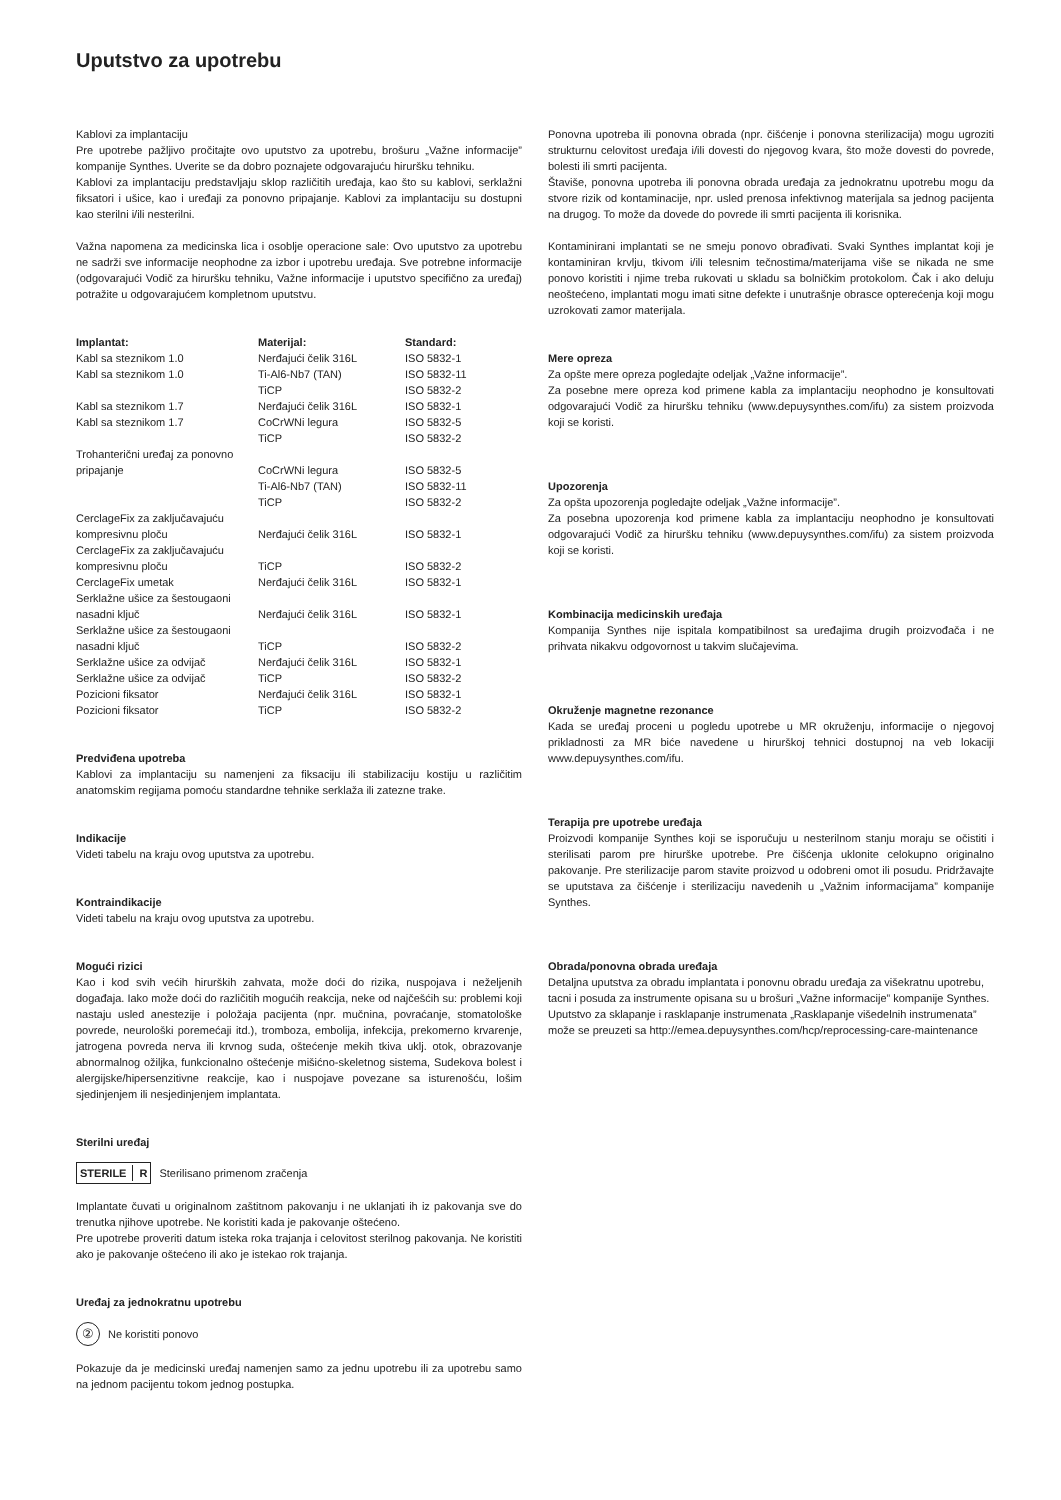Uputstvo za upotrebu
Kablovi za implantaciju
Pre upotrebe pažljivo pročitajte ovo uputstvo za upotrebu, brošuru „Važne informacije” kompanije Synthes. Uverite se da dobro poznajete odgovarajuću hiruršku tehniku.
Kablovi za implantaciju predstavljaju sklop različitih uređaja, kao što su kablovi, serklažni fiksatori i ušice, kao i uređaji za ponovno pripajanje. Kablovi za implantaciju su dostupni kao sterilni i/ili nesterilni.
Važna napomena za medicinska lica i osoblje operacione sale: Ovo uputstvo za upotrebu ne sadrži sve informacije neophodne za izbor i upotrebu uređaja. Sve potrebne informacije (odgovarajući Vodič za hiruršku tehniku, Važne informacije i uputstvo specifično za uređaj) potražite u odgovarajućem kompletnom uputstvu.
| Implantat: | Materijal: | Standard: |
| --- | --- | --- |
| Kabl sa steznikom 1.0 | Nerđajući čelik 316L | ISO 5832-1 |
| Kabl sa steznikom 1.0 | Ti-Al6-Nb7 (TAN) | ISO 5832-11 |
| | TiCP | ISO 5832-2 |
| Kabl sa steznikom 1.7 | Nerđajući čelik 316L | ISO 5832-1 |
| Kabl sa steznikom 1.7 | CoCrWNi legura | ISO 5832-5 |
| | TiCP | ISO 5832-2 |
| Trohanterični uređaj za ponovno pripajanje | CoCrWNi legura | ISO 5832-5 |
| | Ti-Al6-Nb7 (TAN) | ISO 5832-11 |
| | TiCP | ISO 5832-2 |
| CerclageFix za zaključavajuću kompresivnu ploču | Nerđajući čelik 316L | ISO 5832-1 |
| CerclageFix za zaključavajuću kompresivnu ploču | TiCP | ISO 5832-2 |
| CerclageFix umetak | Nerđajući čelik 316L | ISO 5832-1 |
| Serklažne ušice za šestougaoni nasadni ključ | Nerđajući čelik 316L | ISO 5832-1 |
| Serklažne ušice za šestougaoni nasadni ključ | TiCP | ISO 5832-2 |
| Serklažne ušice za odvijač | Nerđajući čelik 316L | ISO 5832-1 |
| Serklažne ušice za odvijač | TiCP | ISO 5832-2 |
| Pozicioni fiksator | Nerđajući čelik 316L | ISO 5832-1 |
| Pozicioni fiksator | TiCP | ISO 5832-2 |
Predviđena upotreba
Kablovi za implantaciju su namenjeni za fiksaciju ili stabilizaciju kostiju u različitim anatomskim regijama pomoću standardne tehnike serklaža ili zatezne trake.
Indikacije
Videti tabelu na kraju ovog uputstva za upotrebu.
Kontraindikacije
Videti tabelu na kraju ovog uputstva za upotrebu.
Mogući rizici
Kao i kod svih većih hirurških zahvata, može doći do rizika, nuspojava i neželjenih događaja. Iako može doći do različitih mogućih reakcija, neke od najčešćih su: problemi koji nastaju usled anestezije i položaja pacijenta (npr. mučnina, povraćanje, stomatološke povrede, neurološki poremećaji itd.), tromboza, embolija, infekcija, prekomerno krvarenje, jatrogena povreda nerva ili krvnog suda, oštećenje mekih tkiva uklj. otok, obrazovanje abnormalnog ožiljka, funkcionalno oštećenje mišićno-skeletnog sistema, Sudekova bolest i alergijske/hipersenzitivne reakcije, kao i nuspojave povezane sa isturenošću, lošim sjedinjenjem ili nesjedinjenjem implantata.
Sterilni uređaj
STERILE R Sterilisano primenom zračenja
Implantate čuvati u originalnom zaštitnom pakovanju i ne uklanjati ih iz pakovanja sve do trenutka njihove upotrebe. Ne koristiti kada je pakovanje oštećeno.
Pre upotrebe proveriti datum isteka roka trajanja i celovitost sterilnog pakovanja. Ne koristiti ako je pakovanje oštećeno ili ako je istekao rok trajanja.
Uređaj za jednokratnu upotrebu
②
Ne koristiti ponovo
Pokazuje da je medicinski uređaj namenjen samo za jednu upotrebu ili za upotrebu samo na jednom pacijentu tokom jednog postupka.
Ponovna upotreba ili ponovna obrada (npr. čišćenje i ponovna sterilizacija) mogu ugroziti strukturnu celovitost uređaja i/ili dovesti do njegovog kvara, što može dovesti do povrede, bolesti ili smrti pacijenta.
Štaviše, ponovna upotreba ili ponovna obrada uređaja za jednokratnu upotrebu mogu da stvore rizik od kontaminacije, npr. usled prenosa infektivnog materijala sa jednog pacijenta na drugog. To može da dovede do povrede ili smrti pacijenta ili korisnika.
Kontaminirani implantati se ne smeju ponovo obrađivati. Svaki Synthes implantat koji je kontaminiran krvlju, tkivom i/ili telesnim tečnostima/materijama više se nikada ne sme ponovo koristiti i njime treba rukovati u skladu sa bolničkim protokolom. Čak i ako deluju neoštećeno, implantati mogu imati sitne defekte i unutrašnje obrasce opterećenja koji mogu uzrokovati zamor materijala.
Mere opreza
Za opšte mere opreza pogledajte odeljak „Važne informacije”.
Za posebne mere opreza kod primene kabla za implantaciju neophodno je konsultovati odgovarajući Vodič za hiruršku tehniku (www.depuysynthes.com/ifu) za sistem proizvoda koji se koristi.
Upozorenja
Za opšta upozorenja pogledajte odeljak „Važne informacije”.
Za posebna upozorenja kod primene kabla za implantaciju neophodno je konsultovati odgovarajući Vodič za hiruršku tehniku (www.depuysynthes.com/ifu) za sistem proizvoda koji se koristi.
Kombinacija medicinskih uređaja
Kompanija Synthes nije ispitala kompatibilnost sa uređajima drugih proizvođača i ne prihvata nikakvu odgovornost u takvim slučajevima.
Okruženje magnetne rezonance
Kada se uređaj proceni u pogledu upotrebe u MR okruženju, informacije o njegovoj prikladnosti za MR biće navedene u hirurškoj tehnici dostupnoj na veb lokaciji www.depuysynthes.com/ifu.
Terapija pre upotrebe uređaja
Proizvodi kompanije Synthes koji se isporučuju u nesterilnom stanju moraju se očistiti i sterilisati parom pre hirurške upotrebe. Pre čišćenja uklonite celokupno originalno pakovanje. Pre sterilizacije parom stavite proizvod u odobreni omot ili posudu. Pridržavajte se uputstava za čišćenje i sterilizaciju navedenih u „Važnim informacijama” kompanije Synthes.
Obrada/ponovna obrada uređaja
Detaljna uputstva za obradu implantata i ponovnu obradu uređaja za višekratnu upotrebu, tacni i posuda za instrumente opisana su u brošuri „Važne informacije” kompanije Synthes. Uputstvo za sklapanje i rasklapanje instrumenata „Rasklapanje višedelnih instrumenata” može se preuzeti sa http://emea.depuysynthes.com/hcp/reprocessing-care-maintenance